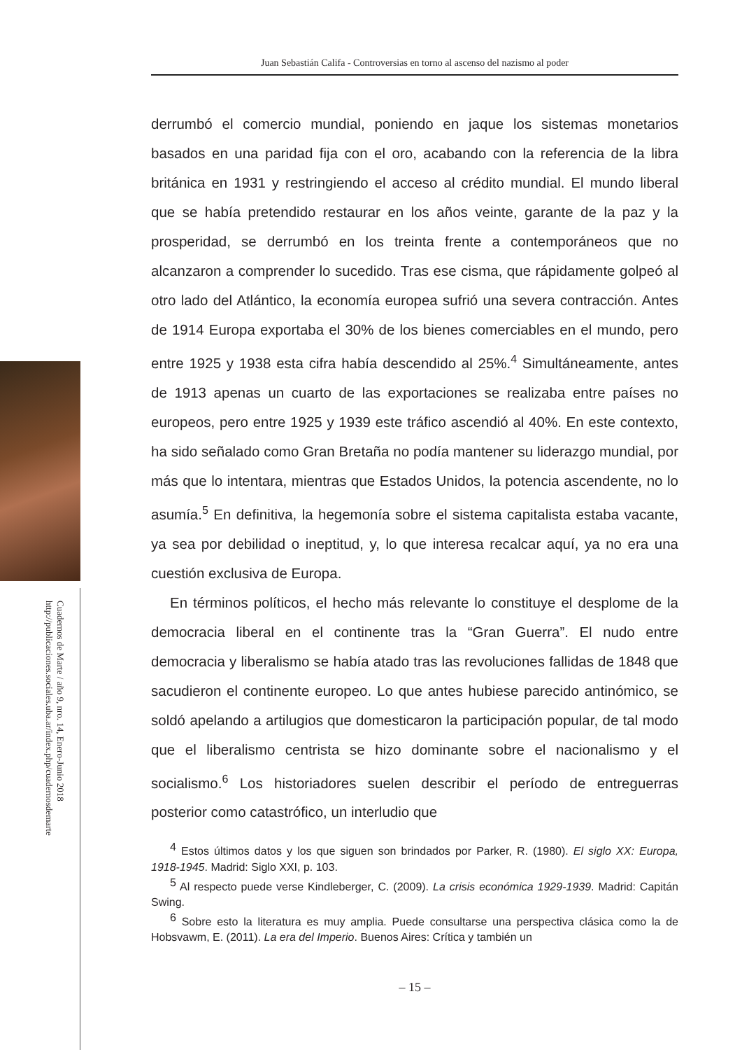Cuadernos de Marte / año 9, nro. 14, Enero-Junio 2018
http://publicaciones.sociales.uba.ar/index.php/cuadernosdemarte
Juan Sebastián Califa - Controversias en torno al ascenso del nazismo al poder
derrumbó el comercio mundial, poniendo en jaque los sistemas monetarios basados en una paridad fija con el oro, acabando con la referencia de la libra británica en 1931 y restringiendo el acceso al crédito mundial. El mundo liberal que se había pretendido restaurar en los años veinte, garante de la paz y la prosperidad, se derrumbó en los treinta frente a contemporáneos que no alcanzaron a comprender lo sucedido. Tras ese cisma, que rápidamente golpeó al otro lado del Atlántico, la economía europea sufrió una severa contracción. Antes de 1914 Europa exportaba el 30% de los bienes comerciables en el mundo, pero entre 1925 y 1938 esta cifra había descendido al 25%.<sup>4</sup> Simultáneamente, antes de 1913 apenas un cuarto de las exportaciones se realizaba entre países no europeos, pero entre 1925 y 1939 este tráfico ascendió al 40%. En este contexto, ha sido señalado como Gran Bretaña no podía mantener su liderazgo mundial, por más que lo intentara, mientras que Estados Unidos, la potencia ascendente, no lo asumía.<sup>5</sup> En definitiva, la hegemonía sobre el sistema capitalista estaba vacante, ya sea por debilidad o ineptitud, y, lo que interesa recalcar aquí, ya no era una cuestión exclusiva de Europa.
En términos políticos, el hecho más relevante lo constituye el desplome de la democracia liberal en el continente tras la “Gran Guerra”. El nudo entre democracia y liberalismo se había atado tras las revoluciones fallidas de 1848 que sacudieron el continente europeo. Lo que antes hubiese parecido antinómico, se soldó apelando a artilugios que domesticaron la participación popular, de tal modo que el liberalismo centrista se hizo dominante sobre el nacionalismo y el socialismo.<sup>6</sup> Los historiadores suelen describir el período de entreguerras posterior como catastrófico, un interludio que
<sup>4</sup> Estos últimos datos y los que siguen son brindados por Parker, R. (1980). El siglo XX: Europa, 1918-1945. Madrid: Siglo XXI, p. 103.
<sup>5</sup> Al respecto puede verse Kindleberger, C. (2009). La crisis económica 1929-1939. Madrid: Capitán Swing.
<sup>6</sup> Sobre esto la literatura es muy amplia. Puede consultarse una perspectiva clásica como la de Hobsvawm, E. (2011). La era del Imperio. Buenos Aires: Crítica y también un
– 15 –